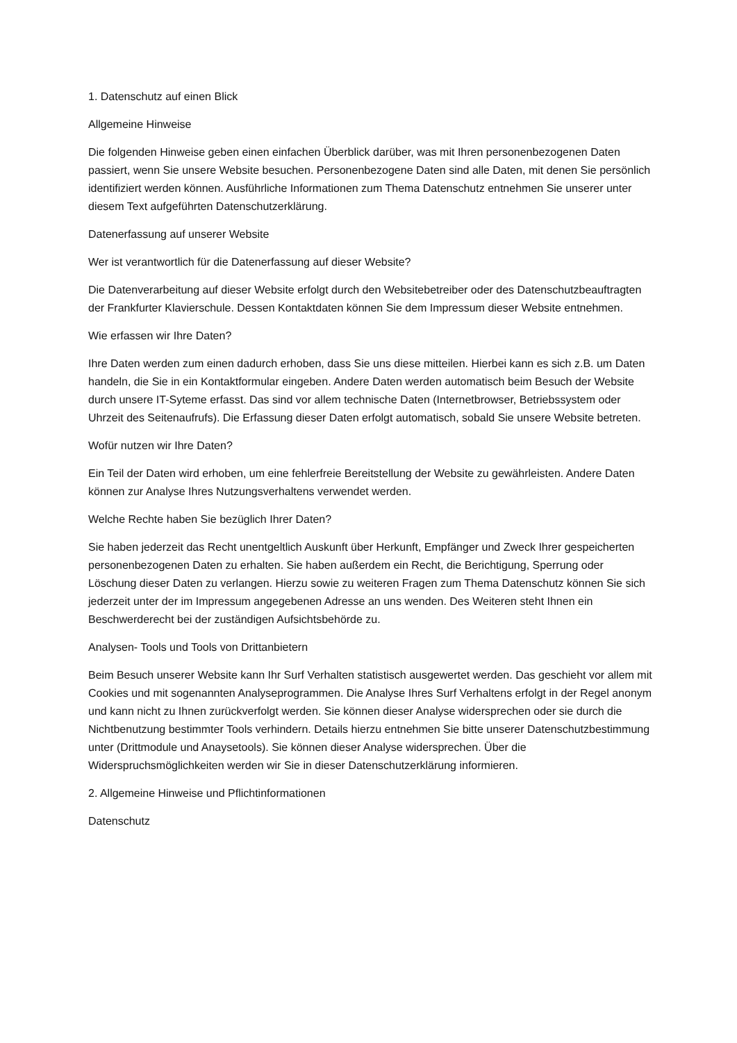1. Datenschutz auf einen Blick
Allgemeine Hinweise
Die folgenden Hinweise geben einen einfachen Überblick darüber, was mit Ihren personenbezogenen Daten passiert, wenn Sie unsere Website besuchen. Personenbezogene Daten sind alle Daten, mit denen Sie persönlich identifiziert werden können. Ausführliche Informationen zum Thema Datenschutz entnehmen Sie unserer unter diesem Text aufgeführten Datenschutzerklärung.
Datenerfassung auf unserer Website
Wer ist verantwortlich für die Datenerfassung auf dieser Website?
Die Datenverarbeitung auf dieser Website erfolgt durch den Websitebetreiber oder des Datenschutzbeauftragten der Frankfurter Klavierschule. Dessen Kontaktdaten können Sie dem Impressum dieser Website entnehmen.
Wie erfassen wir Ihre Daten?
Ihre Daten werden zum einen dadurch erhoben, dass Sie uns diese mitteilen. Hierbei kann es sich z.B. um Daten handeln, die Sie in ein Kontaktformular eingeben. Andere Daten werden automatisch beim Besuch der Website durch unsere IT-Syteme erfasst. Das sind vor allem technische Daten (Internetbrowser, Betriebssystem oder Uhrzeit des Seitenaufrufs). Die Erfassung dieser Daten erfolgt automatisch, sobald Sie unsere Website betreten.
Wofür nutzen wir Ihre Daten?
Ein Teil der Daten wird erhoben, um eine fehlerfreie Bereitstellung der Website zu gewährleisten. Andere Daten können zur Analyse Ihres Nutzungsverhaltens verwendet werden.
Welche Rechte haben Sie bezüglich Ihrer Daten?
Sie haben jederzeit das Recht unentgeltlich Auskunft über Herkunft, Empfänger und Zweck Ihrer gespeicherten personenbezogenen Daten zu erhalten. Sie haben außerdem ein Recht, die Berichtigung, Sperrung oder Löschung dieser Daten zu verlangen. Hierzu sowie zu weiteren Fragen zum Thema Datenschutz können Sie sich jederzeit unter der im Impressum angegebenen Adresse an uns wenden. Des Weiteren steht Ihnen ein Beschwerderecht bei der zuständigen Aufsichtsbehörde zu.
Analysen- Tools und Tools von Drittanbietern
Beim Besuch unserer Website kann Ihr Surf Verhalten statistisch ausgewertet werden. Das geschieht vor allem mit Cookies und mit sogenannten Analyseprogrammen. Die Analyse Ihres Surf Verhaltens erfolgt in der Regel anonym und kann nicht zu Ihnen zurückverfolgt werden. Sie können dieser Analyse widersprechen oder sie durch die Nichtbenutzung bestimmter Tools verhindern. Details hierzu entnehmen Sie bitte unserer Datenschutzbestimmung unter (Drittmodule und Anaysetools). Sie können dieser Analyse widersprechen. Über die Widerspruchsmöglichkeiten werden wir Sie in dieser Datenschutzerklärung informieren.
2. Allgemeine Hinweise und Pflichtinformationen
Datenschutz